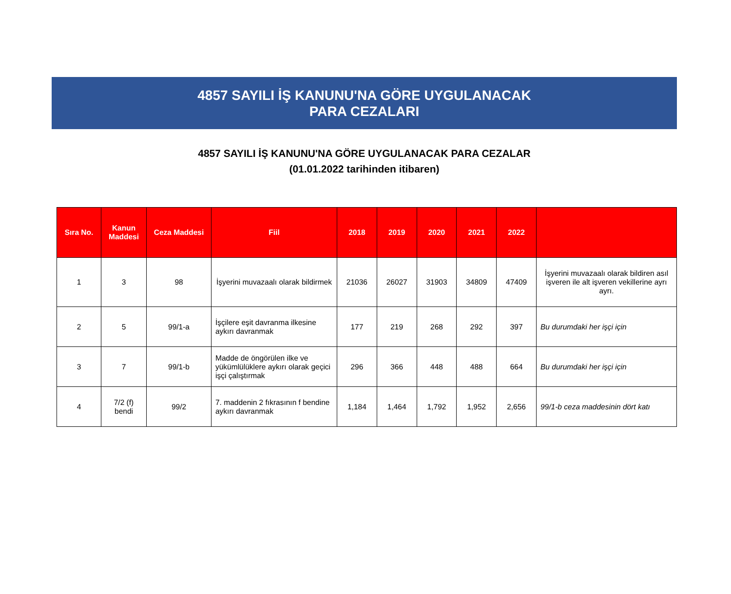4857 SAYILI İŞ KANUNU'NA GÖRE UYGULANACAK
PARA CEZALARI
4857 SAYILI İŞ KANUNU'NA GÖRE UYGULANACAK PARA CEZALAR
(01.01.2022 tarihinden itibaren)
| Sıra No. | Kanun Maddesi | Ceza Maddesi | Fiil | 2018 | 2019 | 2020 | 2021 | 2022 | |
| --- | --- | --- | --- | --- | --- | --- | --- | --- | --- |
| 1 | 3 | 98 | İşyerini muvazaalı olarak bildirmek | 21036 | 26027 | 31903 | 34809 | 47409 | İşyerini muvazaalı olarak bildiren asıl işveren ile alt işveren vekillerine ayrı ayrı. |
| 2 | 5 | 99/1-a | İşçilere eşit davranma ilkesine aykırı davranmak | 177 | 219 | 268 | 292 | 397 | Bu durumdaki her işçi için |
| 3 | 7 | 99/1-b | Madde de öngörülen ilke ve yükümlülüklere aykırı olarak geçici işçi çalıştırmak | 296 | 366 | 448 | 488 | 664 | Bu durumdaki her işçi için |
| 4 | 7/2 (f) bendi | 99/2 | 7. maddenin 2 fıkrasının f bendine aykırı davranmak | 1,184 | 1,464 | 1,792 | 1,952 | 2,656 | 99/1-b ceza maddesinin dört katı |